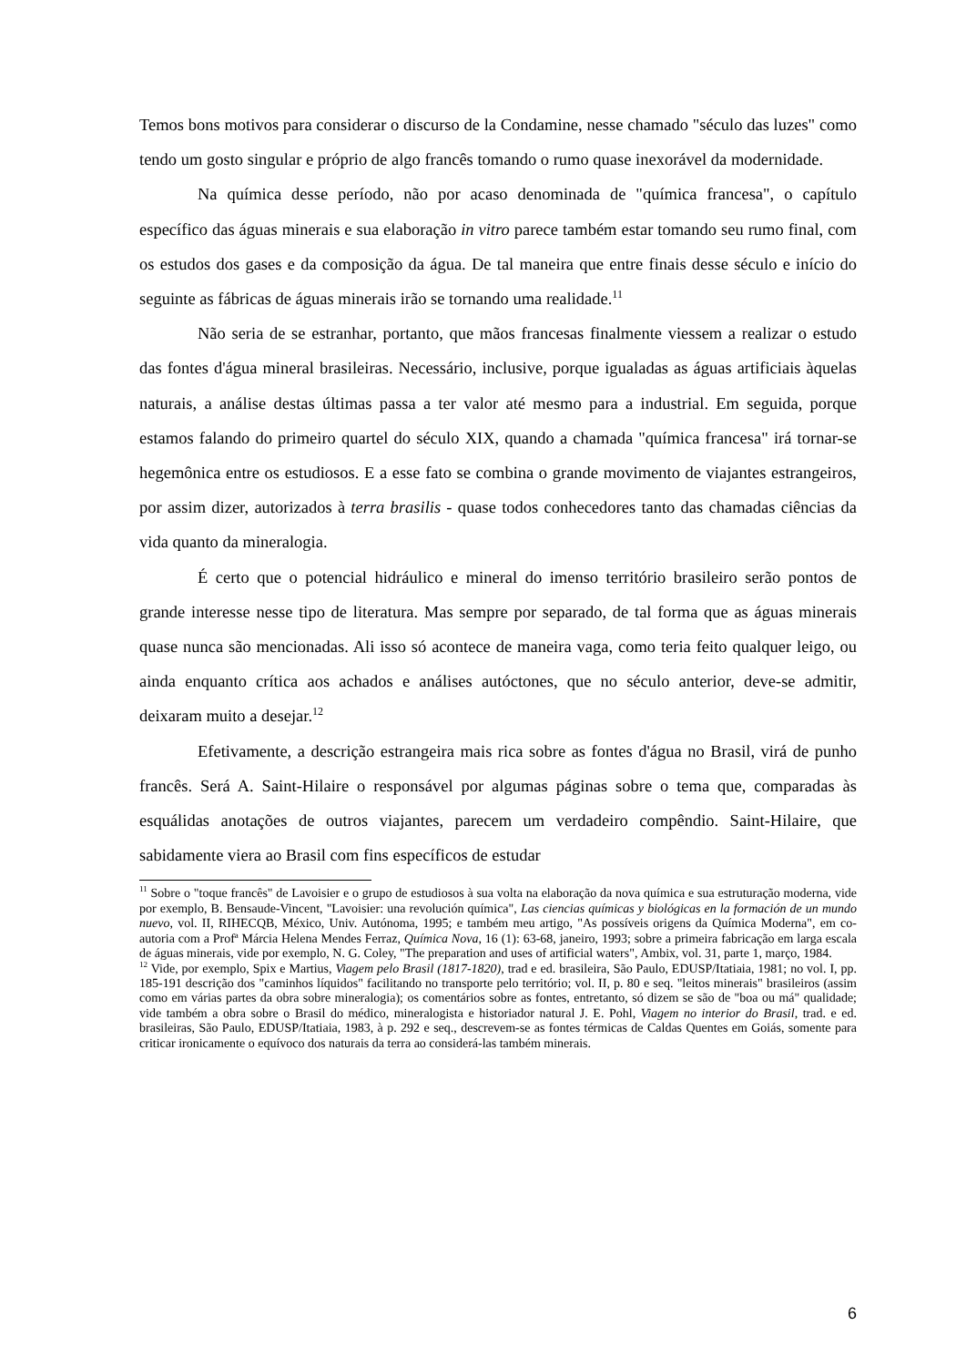Temos bons motivos para considerar o discurso de la Condamine, nesse chamado "século das luzes" como tendo um gosto singular e próprio de algo francês tomando o rumo quase inexorável da modernidade.
Na química desse período, não por acaso denominada de "química francesa", o capítulo específico das águas minerais e sua elaboração in vitro parece também estar tomando seu rumo final, com os estudos dos gases e da composição da água. De tal maneira que entre finais desse século e início do seguinte as fábricas de águas minerais irão se tornando uma realidade.<sup>11</sup>
Não seria de se estranhar, portanto, que mãos francesas finalmente viessem a realizar o estudo das fontes d'água mineral brasileiras. Necessário, inclusive, porque igualadas as águas artificiais àquelas naturais, a análise destas últimas passa a ter valor até mesmo para a industrial. Em seguida, porque estamos falando do primeiro quartel do século XIX, quando a chamada "química francesa" irá tornar-se hegemônica entre os estudiosos. E a esse fato se combina o grande movimento de viajantes estrangeiros, por assim dizer, autorizados à terra brasilis - quase todos conhecedores tanto das chamadas ciências da vida quanto da mineralogia.
É certo que o potencial hidráulico e mineral do imenso território brasileiro serão pontos de grande interesse nesse tipo de literatura. Mas sempre por separado, de tal forma que as águas minerais quase nunca são mencionadas. Ali isso só acontece de maneira vaga, como teria feito qualquer leigo, ou ainda enquanto crítica aos achados e análises autóctones, que no século anterior, deve-se admitir, deixaram muito a desejar.<sup>12</sup>
Efetivamente, a descrição estrangeira mais rica sobre as fontes d'água no Brasil, virá de punho francês. Será A. Saint-Hilaire o responsável por algumas páginas sobre o tema que, comparadas às esquálidas anotações de outros viajantes, parecem um verdadeiro compêndio. Saint-Hilaire, que sabidamente viera ao Brasil com fins específicos de estudar
<sup>11</sup> Sobre o "toque francês" de Lavoisier e o grupo de estudiosos à sua volta na elaboração da nova química e sua estruturação moderna, vide por exemplo, B. Bensaude-Vincent, "Lavoisier: una revolución química", Las ciencias químicas y biológicas en la formación de un mundo nuevo, vol. II, RIHECQB, México, Univ. Autónoma, 1995; e também meu artigo, "As possíveis origens da Química Moderna", em co-autoria com a Profª Márcia Helena Mendes Ferraz, Química Nova, 16 (1): 63-68, janeiro, 1993; sobre a primeira fabricação em larga escala de águas minerais, vide por exemplo, N. G. Coley, "The preparation and uses of artificial waters", Ambix, vol. 31, parte 1, março, 1984.
<sup>12</sup> Vide, por exemplo, Spix e Martius, Viagem pelo Brasil (1817-1820), trad e ed. brasileira, São Paulo, EDUSP/Itatiaia, 1981; no vol. I, pp. 185-191 descrição dos "caminhos líquidos" facilitando no transporte pelo território; vol. II, p. 80 e seq. "leitos minerais" brasileiros (assim como em várias partes da obra sobre mineralogia); os comentários sobre as fontes, entretanto, só dizem se são de "boa ou má" qualidade; vide também a obra sobre o Brasil do médico, mineralogista e historiador natural J. E. Pohl, Viagem no interior do Brasil, trad. e ed. brasileiras, São Paulo, EDUSP/Itatiaia, 1983, à p. 292 e seq., descrevem-se as fontes térmicas de Caldas Quentes em Goiás, somente para criticar ironicamente o equívoco dos naturais da terra ao considerá-las também minerais.
6